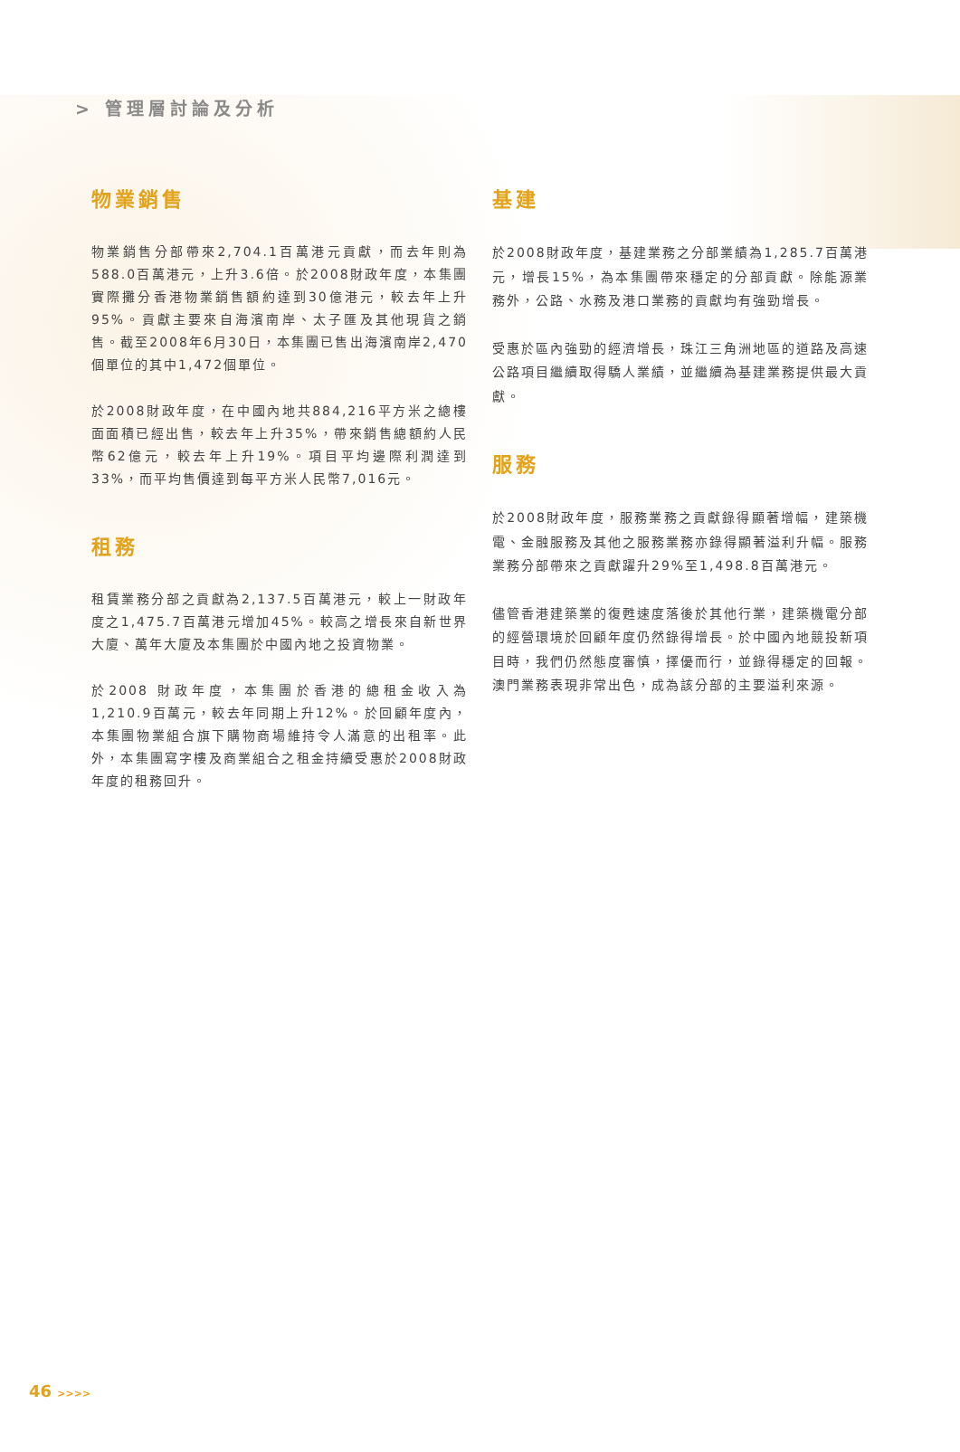> 管理層討論及分析
物業銷售
物業銷售分部帶來2,704.1百萬港元貢獻，而去年則為588.0百萬港元，上升3.6倍。於2008財政年度，本集團實際攤分香港物業銷售額約達到30億港元，較去年上升95%。貢獻主要來自海濱南岸、太子匯及其他現貨之銷售。截至2008年6月30日，本集團已售出海濱南岸2,470個單位的其中1,472個單位。
於2008財政年度，在中國內地共884,216平方米之總樓面面積已經出售，較去年上升35%，帶來銷售總額約人民幣62億元，較去年上升19%。項目平均邊際利潤達到33%，而平均售價達到每平方米人民幣7,016元。
租務
租賃業務分部之貢獻為2,137.5百萬港元，較上一財政年度之1,475.7百萬港元增加45%。較高之增長來自新世界大廈、萬年大廈及本集團於中國內地之投資物業。
於2008 財政年度，本集團於香港的總租金收入為1,210.9百萬元，較去年同期上升12%。於回顧年度內，本集團物業組合旗下購物商場維持令人滿意的出租率。此外，本集團寫字樓及商業組合之租金持續受惠於2008財政年度的租務回升。
基建
於2008財政年度，基建業務之分部業績為1,285.7百萬港元，增長15%，為本集團帶來穩定的分部貢獻。除能源業務外，公路、水務及港口業務的貢獻均有強勁增長。
受惠於區內強勁的經濟增長，珠江三角洲地區的道路及高速公路項目繼續取得驕人業績，並繼續為基建業務提供最大貢獻。
服務
於2008財政年度，服務業務之貢獻錄得顯著增幅，建築機電、金融服務及其他之服務業務亦錄得顯著溢利升幅。服務業務分部帶來之貢獻躍升29%至1,498.8百萬港元。
儘管香港建築業的復甦速度落後於其他行業，建築機電分部的經營環境於回顧年度仍然錄得增長。於中國內地競投新項目時，我們仍然態度審慎，擇優而行，並錄得穩定的回報。澳門業務表現非常出色，成為該分部的主要溢利來源。
46 >>>>